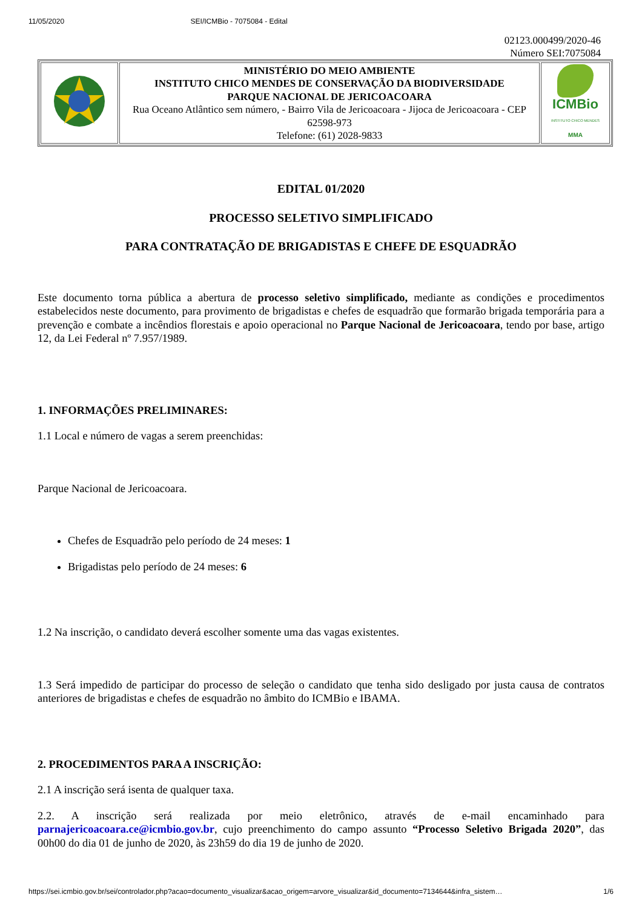11/05/2020 SEI/ICMBio - 7075084 - Edital
02123.000499/2020-46
Número SEI:7075084
| | MINISTÉRIO DO MEIO AMBIENTE INSTITUTO CHICO MENDES DE CONSERVAÇÃO DA BIODIVERSIDADE PARQUE NACIONAL DE JERICOACOARA Rua Oceano Atlântico sem número, - Bairro Vila de Jericoacoara - Jijoca de Jericoacoara - CEP 62598-973 Telefone: (61) 2028-9833 | ICMBio INSTITUTO CHICO MENDES MMA |
EDITAL 01/2020
PROCESSO SELETIVO SIMPLIFICADO
PARA CONTRATAÇÃO DE BRIGADISTAS E CHEFE DE ESQUADRÃO
Este documento torna pública a abertura de processo seletivo simplificado, mediante as condições e procedimentos estabelecidos neste documento, para provimento de brigadistas e chefes de esquadrão que formarão brigada temporária para a prevenção e combate a incêndios florestais e apoio operacional no Parque Nacional de Jericoacoara, tendo por base, artigo 12, da Lei Federal nº 7.957/1989.
1. INFORMAÇÕES PRELIMINARES:
1.1 Local e número de vagas a serem preenchidas:
Parque Nacional de Jericoacoara.
Chefes de Esquadrão pelo período de 24 meses: 1
Brigadistas pelo período de 24 meses: 6
1.2 Na inscrição, o candidato deverá escolher somente uma das vagas existentes.
1.3 Será impedido de participar do processo de seleção o candidato que tenha sido desligado por justa causa de contratos anteriores de brigadistas e chefes de esquadrão no âmbito do ICMBio e IBAMA.
2. PROCEDIMENTOS PARA A INSCRIÇÃO:
2.1 A inscrição será isenta de qualquer taxa.
2.2. A inscrição será realizada por meio eletrônico, através de e-mail encaminhado para parnajericoacoara.ce@icmbio.gov.br, cujo preenchimento do campo assunto “Processo Seletivo Brigada 2020”, das 00h00 do dia 01 de junho de 2020, às 23h59 do dia 19 de junho de 2020.
https://sei.icmbio.gov.br/sei/controlador.php?acao=documento_visualizar&acao_origem=arvore_visualizar&id_documento=7134644&infra_sistem… 1/6